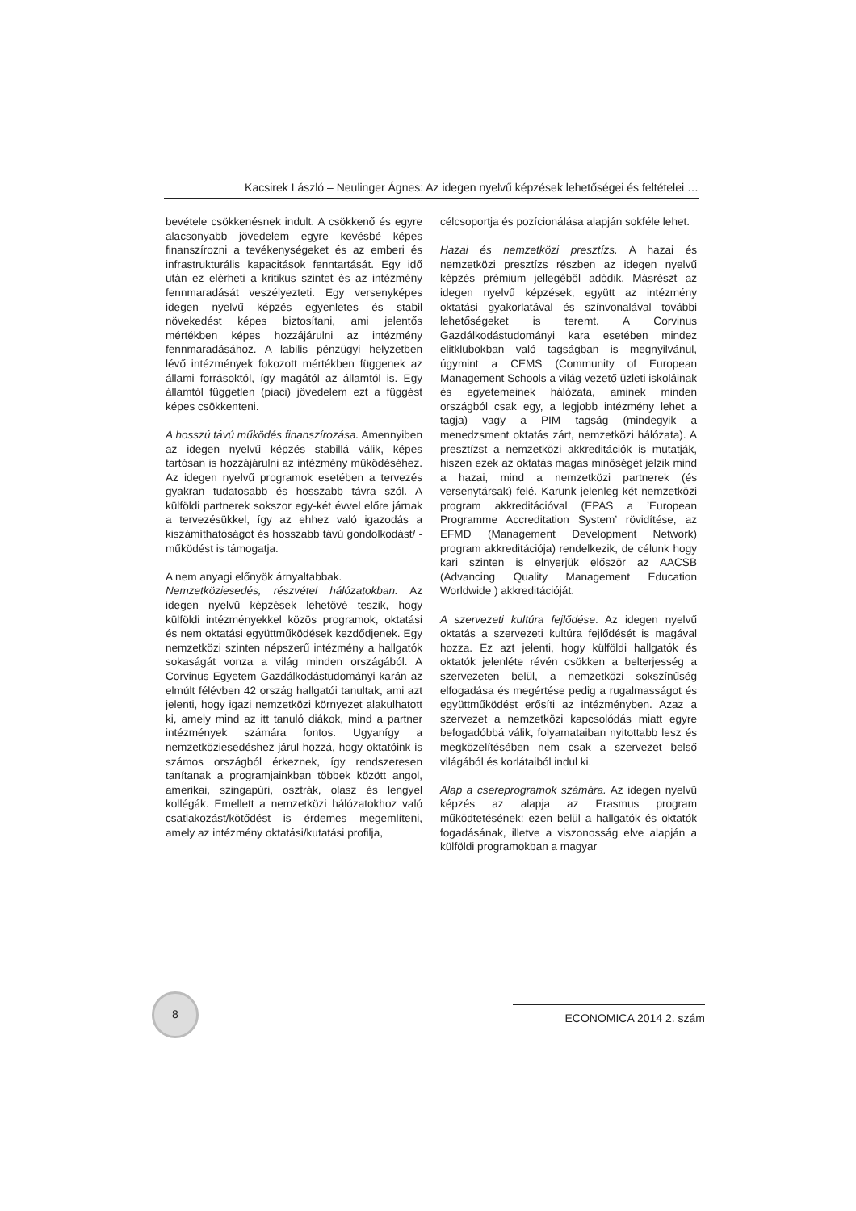Kacsirek László – Neulinger Ágnes: Az idegen nyelvű képzések lehetőségei és feltételei …
bevétele csökkenésnek indult. A csökkenő és egyre alacsonyabb jövedelem egyre kevésbé képes finanszírozni a tevékenységeket és az emberi és infrastrukturális kapacitások fenntartását. Egy idő után ez elérheti a kritikus szintet és az intézmény fennmaradását veszélyezteti. Egy versenyképes idegen nyelvű képzés egyenletes és stabil növekedést képes biztosítani, ami jelentős mértékben képes hozzájárulni az intézmény fennmaradásához. A labilis pénzügyi helyzetben lévő intézmények fokozott mértékben függenek az állami forrásoktól, így magától az államtól is. Egy államtól független (piaci) jövedelem ezt a függést képes csökkenteni.
A hosszú távú működés finanszírozása. Amennyiben az idegen nyelvű képzés stabillá válik, képes tartósan is hozzájárulni az intézmény működéséhez. Az idegen nyelvű programok esetében a tervezés gyakran tudatosabb és hosszabb távra szól. A külföldi partnerek sokszor egy-két évvel előre járnak a tervezésükkel, így az ehhez való igazodás a kiszámíthatóságot és hosszabb távú gondolkodást/ -működést is támogatja.
A nem anyagi előnyök árnyaltabbak.
Nemzetköziesedés, részvétel hálózatokban. Az idegen nyelvű képzések lehetővé teszik, hogy külföldi intézményekkel közös programok, oktatási és nem oktatási együttműködések kezdődjenek. Egy nemzetközi szinten népszerű intézmény a hallgatók sokaságát vonza a világ minden országából. A Corvinus Egyetem Gazdálkodástudományi karán az elmúlt félévben 42 ország hallgatói tanultak, ami azt jelenti, hogy igazi nemzetközi környezet alakulhatott ki, amely mind az itt tanuló diákok, mind a partner intézmények számára fontos. Ugyanígy a nemzetköziesedéshez járul hozzá, hogy oktatóink is számos országból érkeznek, így rendszeresen tanítanak a programjainkban többek között angol, amerikai, szingapúri, osztrák, olasz és lengyel kollégák. Emellett a nemzetközi hálózatokhoz való csatlakozást/kötődést is érdemes megemlíteni, amely az intézmény oktatási/kutatási profilja,
célcsoportja és pozícionálása alapján sokféle lehet.
Hazai és nemzetközi presztízs. A hazai és nemzetközi presztízs részben az idegen nyelvű képzés prémium jellegéből adódik. Másrészt az idegen nyelvű képzések, együtt az intézmény oktatási gyakorlatával és színvonalával további lehetőségeket is teremt. A Corvinus Gazdálkodástudományi kara esetében mindez elitklubokban való tagságban is megnyilvánul, úgymint a CEMS (Community of European Management Schools a világ vezető üzleti iskoláinak és egyetemeinek hálózata, aminek minden országból csak egy, a legjobb intézmény lehet a tagja) vagy a PIM tagság (mindegyik a menedzsment oktatás zárt, nemzetközi hálózata). A presztízst a nemzetközi akkreditációk is mutatják, hiszen ezek az oktatás magas minőségét jelzik mind a hazai, mind a nemzetközi partnerek (és versenytársak) felé. Karunk jelenleg két nemzetközi program akkreditációval (EPAS a ’European Programme Accreditation System’ rövidítése, az EFMD (Management Development Network) program akkreditációja) rendelkezik, de célunk hogy kari szinten is elnyerjük először az AACSB (Advancing Quality Management Education Worldwide ) akkreditációját.
A szervezeti kultúra fejlődése. Az idegen nyelvű oktatás a szervezeti kultúra fejlődését is magával hozza. Ez azt jelenti, hogy külföldi hallgatók és oktatók jelenléte révén csökken a belterjesség a szervezeten belül, a nemzetközi sokszínűség elfogadása és megértése pedig a rugalmasságot és együttműködést erősíti az intézményben. Azaz a szervezet a nemzetközi kapcsolódás miatt egyre befogadóbbá válik, folyamataiban nyitottabb lesz és megközelítésében nem csak a szervezet belső világából és korlátaiból indul ki.
Alap a csereprogramok számára. Az idegen nyelvű képzés az alapja az Erasmus program működtetésének: ezen belül a hallgatók és oktatók fogadásának, illetve a viszonosság elve alapján a külföldi programokban a magyar
8
ECONOMICA 2014 2. szám